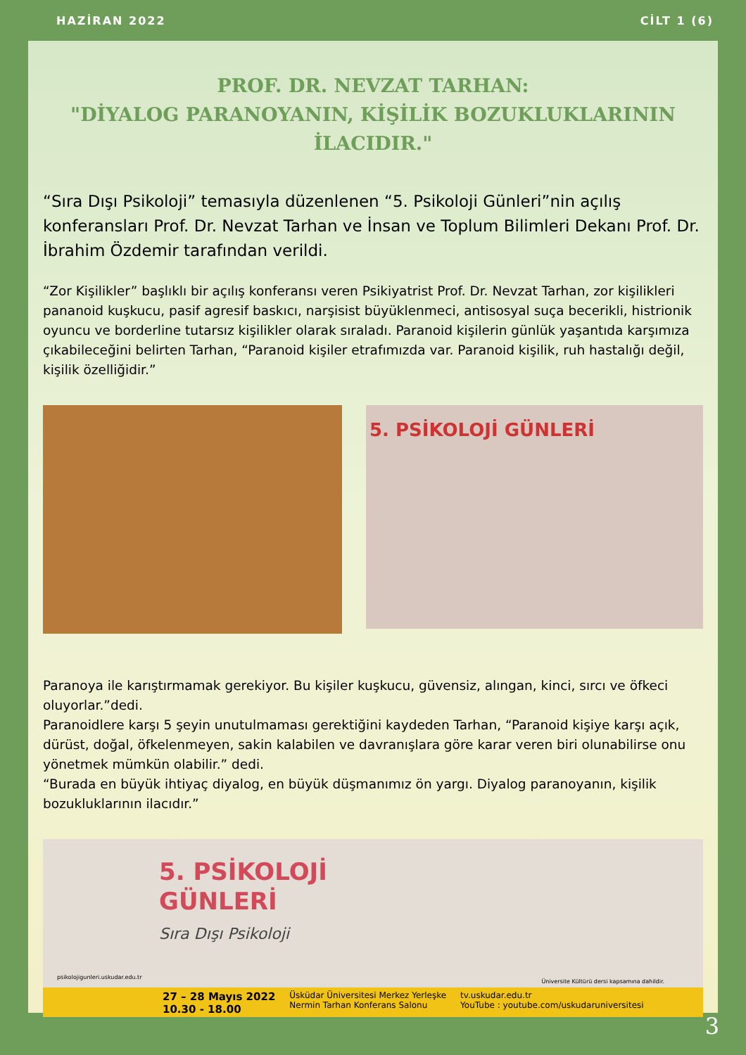HAZİRAN 2022 CİLT 1 (6)
PROF. DR. NEVZAT TARHAN:
"DİYALOG PARANOYANIN, KİŞİLİK BOZUKLUKLARININ İLACIDIR."
“Sıra Dışı Psikoloji” temasıyla düzenlenen “5. Psikoloji Günleri”nin açılış konferansları Prof. Dr. Nevzat Tarhan ve İnsan ve Toplum Bilimleri Dekanı Prof. Dr. İbrahim Özdemir tarafından verildi.
“Zor Kişilikler” başlıklı bir açılış konferansı veren Psikiyatrist Prof. Dr. Nevzat Tarhan, zor kişilikleri pananoid kuşkucu, pasif agresif baskıcı, narşisist büyüklenmeci, antisosyal suça becerikli, histrionik oyuncu ve borderline tutarsız kişilikler olarak sıraladı. Paranoid kişilerin günlük yaşantıda karşımıza çıkabileceğini belirten Tarhan, “Paranoid kişiler etrafımızda var. Paranoid kişilik, ruh hastalığı değil, kişilik özelliğidir.”
5. PSİKOLOJİ GÜNLERİ
Paranoya ile karıştırmamak gerekiyor. Bu kişiler kuşkucu, güvensiz, alıngan, kinci, sırcı ve öfkeci oluyorlar.”dedi.
Paranoidlere karşı 5 şeyin unutulmaması gerektiğini kaydeden Tarhan, “Paranoid kişiye karşı açık, dürüst, doğal, öfkelenmeyen, sakin kalabilen ve davranışlara göre karar veren biri olunabilirse onu yönetmek mümkün olabilir.” dedi.
“Burada en büyük ihtiyaç diyalog, en büyük düşmanımız ön yargı. Diyalog paranoyanın, kişilik bozukluklarının ilacıdır.”
5. PSİKOLOJİ
GÜNLERİ
Sıra Dışı Psikoloji
psikolojigunleri.uskudar.edu.tr
Üniversite Kültürü dersi kapsamına dahildir.
27 – 28 Mayıs 2022
10.30 - 18.00 Üsküdar Üniversitesi Merkez Yerleşke
Nermin Tarhan Konferans Salonu tv.uskudar.edu.tr
YouTube : youtube.com/uskudaruniversitesi
3